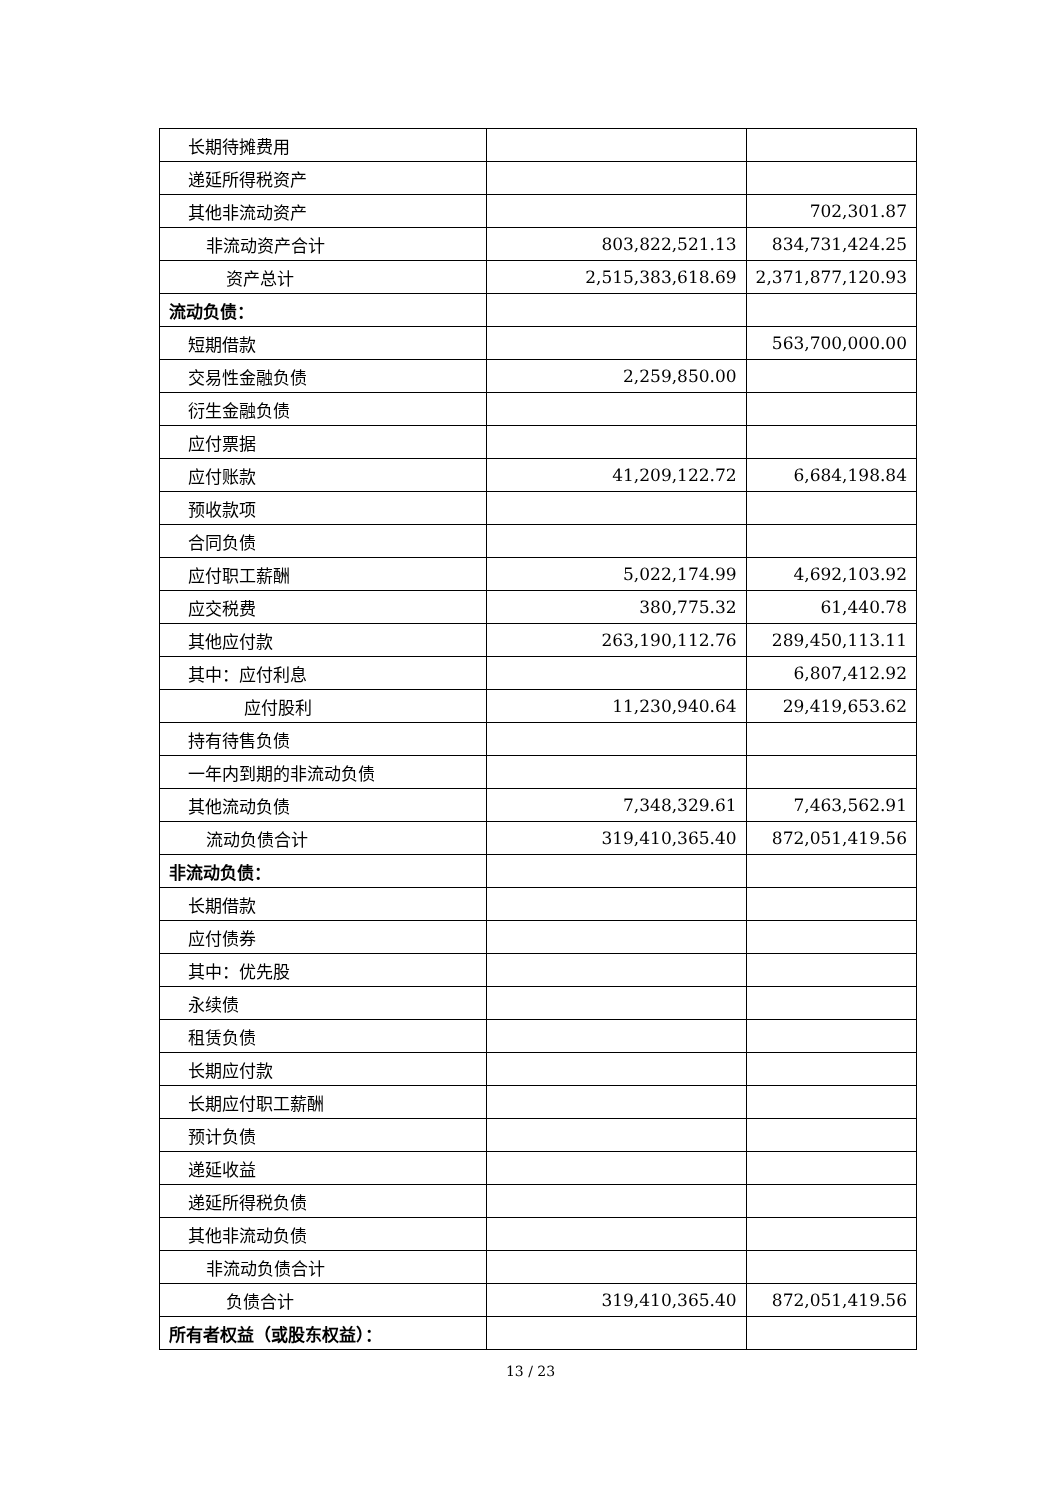| 长期待摊费用 | | |
| 递延所得税资产 | | |
| 其他非流动资产 | | 702,301.87 |
| 非流动资产合计 | 803,822,521.13 | 834,731,424.25 |
| 资产总计 | 2,515,383,618.69 | 2,371,877,120.93 |
| 流动负债： | | |
| 短期借款 | | 563,700,000.00 |
| 交易性金融负债 | 2,259,850.00 | |
| 衍生金融负债 | | |
| 应付票据 | | |
| 应付账款 | 41,209,122.72 | 6,684,198.84 |
| 预收款项 | | |
| 合同负债 | | |
| 应付职工薪酬 | 5,022,174.99 | 4,692,103.92 |
| 应交税费 | 380,775.32 | 61,440.78 |
| 其他应付款 | 263,190,112.76 | 289,450,113.11 |
| 其中：应付利息 | | 6,807,412.92 |
| 应付股利 | 11,230,940.64 | 29,419,653.62 |
| 持有待售负债 | | |
| 一年内到期的非流动负债 | | |
| 其他流动负债 | 7,348,329.61 | 7,463,562.91 |
| 流动负债合计 | 319,410,365.40 | 872,051,419.56 |
| 非流动负债： | | |
| 长期借款 | | |
| 应付债券 | | |
| 其中：优先股 | | |
| 永续债 | | |
| 租赁负债 | | |
| 长期应付款 | | |
| 长期应付职工薪酬 | | |
| 预计负债 | | |
| 递延收益 | | |
| 递延所得税负债 | | |
| 其他非流动负债 | | |
| 非流动负债合计 | | |
| 负债合计 | 319,410,365.40 | 872,051,419.56 |
| 所有者权益（或股东权益）： | | |
13 / 23